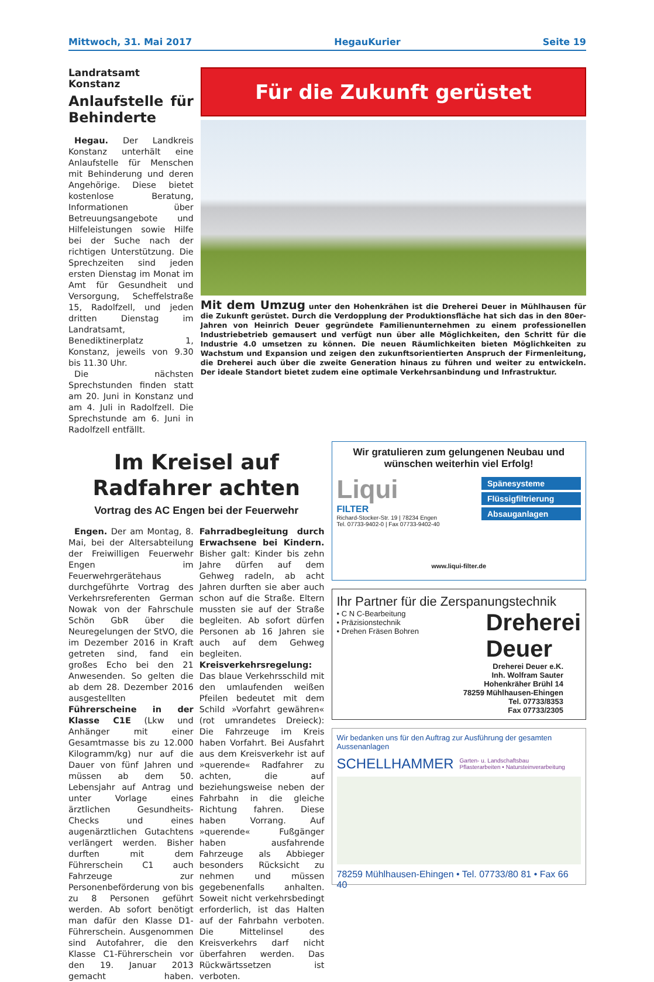Mittwoch, 31. Mai 2017 HegauKurier Seite 19
Landratsamt Konstanz
Anlaufstelle für Behinderte
Hegau. Der Landkreis Konstanz unterhält eine Anlaufstelle für Menschen mit Behinderung und deren Angehörige. Diese bietet kostenlose Beratung, Informationen über Betreuungsangebote und Hilfeleistungen sowie Hilfe bei der Suche nach der richtigen Unterstützung. Die Sprechzeiten sind jeden ersten Dienstag im Monat im Amt für Gesundheit und Versorgung, Scheffelstraße 15, Radolfzell, und jeden dritten Dienstag im Landratsamt, Benediktinerplatz 1, Konstanz, jeweils von 9.30 bis 11.30 Uhr.
Die nächsten Sprechstunden finden statt am 20. Juni in Konstanz und am 4. Juli in Radolfzell. Die Sprechstunde am 6. Juni in Radolfzell entfällt.
Für die Zukunft gerüstet
Mit dem Umzug unter den Hohenkrähen ist die Dreherei Deuer in Mühlhausen für die Zukunft gerüstet. Durch die Verdopplung der Produktionsfläche hat sich das in den 80er-Jahren von Heinrich Deuer gegründete Familienunternehmen zu einem professionellen Industriebetrieb gemausert und verfügt nun über alle Möglichkeiten, den Schritt für die Industrie 4.0 umsetzen zu können. Die neuen Räumlichkeiten bieten Möglichkeiten zu Wachstum und Expansion und zeigen den zukunftsorientierten Anspruch der Firmenleitung, die Dreherei auch über die zweite Generation hinaus zu führen und weiter zu entwickeln. Der ideale Standort bietet zudem eine optimale Verkehrsanbindung und Infrastruktur.
Im Kreisel auf Radfahrer achten
Vortrag des AC Engen bei der Feuerwehr
Engen. Der am Montag, 8. Mai, bei der Altersabteilung der Freiwilligen Feuerwehr Engen im Feuerwehrgerätehaus durchgeführte Vortrag des Verkehrsreferenten German Nowak von der Fahrschule Schön GbR über die Neuregelungen der StVO, die im Dezember 2016 in Kraft getreten sind, fand ein großes Echo bei den 21 Anwesenden. So gelten die ab dem 28. Dezember 2016 ausgestellten Führerscheine in der Klasse C1E (Lkw und Anhänger mit einer Gesamtmasse bis zu 12.000 Kilogramm/kg) nur auf die Dauer von fünf Jahren und müssen ab dem 50. Lebensjahr auf Antrag und unter Vorlage eines ärztlichen Gesundheits-Checks und eines augenärztlichen Gutachtens verlängert werden. Bisher durften mit dem Führerschein C1 auch Fahrzeuge zur Personenbeförderung von bis zu 8 Personen geführt werden. Ab sofort benötigt man dafür den Klasse D1-Führerschein. Ausgenommen sind Autofahrer, die den Klasse C1-Führerschein vor den 19. Januar 2013 gemacht haben. Fahrradbegleitung durch Erwachsene bei Kindern. Bisher galt: Kinder bis zehn Jahre dürfen auf dem Gehweg radeln, ab acht Jahren durften sie aber auch schon auf die Straße. Eltern mussten sie auf der Straße begleiten. Ab sofort dürfen Personen ab 16 Jahren sie auch auf dem Gehweg begleiten. Kreisverkehrsregelung: Das blaue Verkehrsschild mit den umlaufenden weißen Pfeilen bedeutet mit dem Schild »Vorfahrt gewähren« (rot umrandetes Dreieck): Die Fahrzeuge im Kreis haben Vorfahrt. Bei Ausfahrt aus dem Kreisverkehr ist auf »querende« Radfahrer zu achten, die auf beziehungsweise neben der Fahrbahn in die gleiche Richtung fahren. Diese haben Vorrang. Auf »querende« Fußgänger haben ausfahrende Fahrzeuge als Abbieger besonders Rücksicht zu nehmen und müssen gegebenenfalls anhalten. Soweit nicht verkehrsbedingt erforderlich, ist das Halten auf der Fahrbahn verboten. Die Mittelinsel des Kreisverkehrs darf nicht überfahren werden. Das Rückwärtssetzen ist verboten.
Wir gratulieren zum gelungenen Neubau und wünschen weiterhin viel Erfolg!
Liqui
FILTER
Richard-Stocker-Str. 19 | 78234 Engen
Tel. 07733-9402-0 | Fax 07733-9402-40
Spänesysteme
Flüssigfiltrierung
Absauganlagen
www.liqui-filter.de
Ihr Partner für die Zerspanungstechnik
• C N C-Bearbeitung
• Präzisionstechnik
• Drehen Fräsen Bohren
Dreherei
Deuer
Dreherei Deuer e.K.
Inh. Wolfram Sauter
Hohenkräher Brühl 14
78259 Mühlhausen-Ehingen
Tel. 07733/8353
Fax 07733/2305
Wir bedanken uns für den Auftrag zur Ausführung der gesamten Aussenanlagen
SCHELLHAMMER Garten- u. Landschaftsbau
Pflasterarbeiten • Natursteinverarbeitung
78259 Mühlhausen-Ehingen • Tel. 07733/80 81 • Fax 66 40